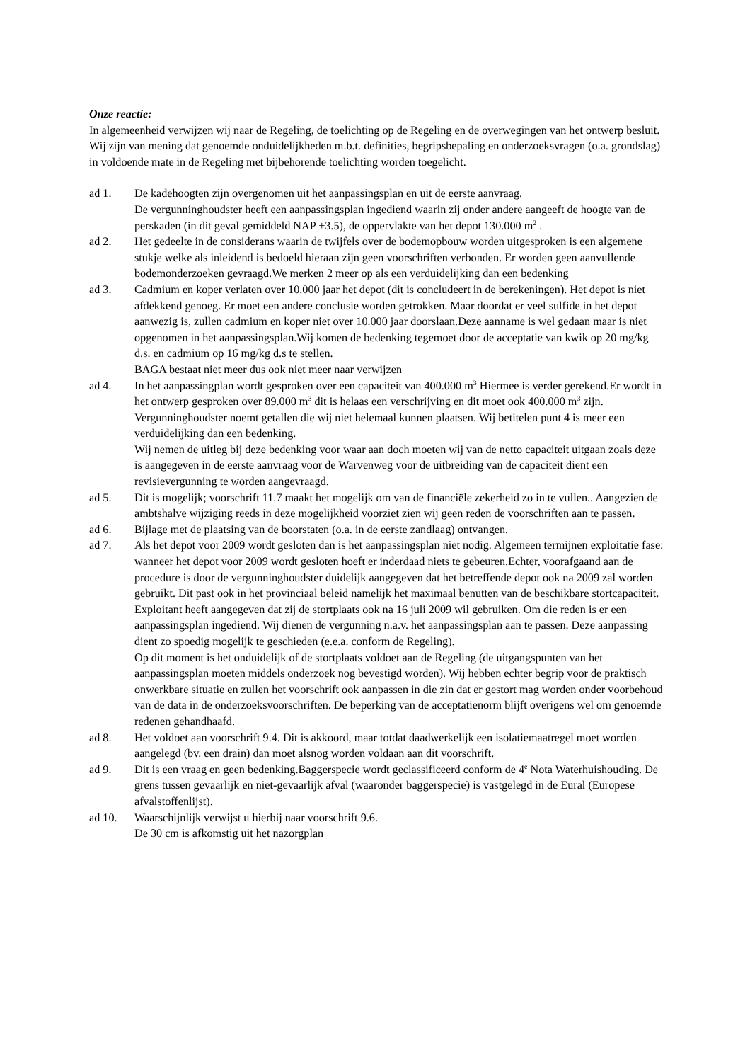Onze reactie:
In algemeenheid verwijzen wij naar de Regeling, de toelichting op de Regeling en de overwegingen van het ontwerp besluit. Wij zijn van mening dat genoemde onduidelijkheden m.b.t. definities, begripsbepaling en onderzoeksvragen (o.a. grondslag) in voldoende mate in de Regeling met bijbehorende toelichting worden toegelicht.
ad 1. De kadehoogten zijn overgenomen uit het aanpassingsplan en uit de eerste aanvraag.
De vergunninghoudster heeft een aanpassingsplan ingediend waarin zij onder andere aangeeft de hoogte van de perskaden (in dit geval gemiddeld NAP +3.5), de oppervlakte van het depot 130.000 m<sup>2</sup> .
ad 2. Het gedeelte in de considerans waarin de twijfels over de bodemopbouw worden uitgesproken is een algemene stukje welke als inleidend is bedoeld hieraan zijn geen voorschriften verbonden. Er worden geen aanvullende bodemonderzoeken gevraagd.We merken 2 meer op als een verduidelijking dan een bedenking
ad 3. Cadmium en koper verlaten over 10.000 jaar het depot (dit is concludeert in de berekeningen). Het depot is niet afdekkend genoeg. Er moet een andere conclusie worden getrokken. Maar doordat er veel sulfide in het depot aanwezig is, zullen cadmium en koper niet over 10.000 jaar doorslaan.Deze aanname is wel gedaan maar is niet opgenomen in het aanpassingsplan.Wij komen de bedenking tegemoet door de acceptatie van kwik op 20 mg/kg d.s. en cadmium op 16 mg/kg d.s te stellen.
BAGA bestaat niet meer dus ook niet meer naar verwijzen
ad 4. In het aanpassingplan wordt gesproken over een capaciteit van 400.000 m<sup>3</sup> Hiermee is verder gerekend.Er wordt in het ontwerp gesproken over 89.000 m<sup>3</sup> dit is helaas een verschrijving en dit moet ook 400.000 m<sup>3</sup> zijn. Vergunninghoudster noemt getallen die wij niet helemaal kunnen plaatsen. Wij betitelen punt 4 is meer een verduidelijking dan een bedenking.
Wij nemen de uitleg bij deze bedenking voor waar aan doch moeten wij van de netto capaciteit uitgaan zoals deze is aangegeven in de eerste aanvraag voor de Warvenweg voor de uitbreiding van de capaciteit dient een revisievergunning te worden aangevraagd.
ad 5. Dit is mogelijk; voorschrift 11.7 maakt het mogelijk om van de financiële zekerheid zo in te vullen.. Aangezien de ambtshalve wijziging reeds in deze mogelijkheid voorziet zien wij geen reden de voorschriften aan te passen.
ad 6. Bijlage met de plaatsing van de boorstaten (o.a. in de eerste zandlaag) ontvangen.
ad 7. Als het depot voor 2009 wordt gesloten dan is het aanpassingsplan niet nodig. Algemeen termijnen exploitatie fase: wanneer het depot voor 2009 wordt gesloten hoeft er inderdaad niets te gebeuren.Echter, voorafgaand aan de procedure is door de vergunninghoudster duidelijk aangegeven dat het betreffende depot ook na 2009 zal worden gebruikt. Dit past ook in het provinciaal beleid namelijk het maximaal benutten van de beschikbare stortcapaciteit. Exploitant heeft aangegeven dat zij de stortplaats ook na 16 juli 2009 wil gebruiken. Om die reden is er een aanpassingsplan ingediend. Wij dienen de vergunning n.a.v. het aanpassingsplan aan te passen. Deze aanpassing dient zo spoedig mogelijk te geschieden (e.e.a. conform de Regeling).
Op dit moment is het onduidelijk of de stortplaats voldoet aan de Regeling (de uitgangspunten van het aanpassingsplan moeten middels onderzoek nog bevestigd worden). Wij hebben echter begrip voor de praktisch onwerkbare situatie en zullen het voorschrift ook aanpassen in die zin dat er gestort mag worden onder voorbehoud van de data in de onderzoeksvoorschriften. De beperking van de acceptatienorm blijft overigens wel om genoemde redenen gehandhaafd.
ad 8. Het voldoet aan voorschrift 9.4. Dit is akkoord, maar totdat daadwerkelijk een isolatiemaatregel moet worden aangelegd (bv. een drain) dan moet alsnog worden voldaan aan dit voorschrift.
ad 9. Dit is een vraag en geen bedenking.Baggerspecie wordt geclassificeerd conform de 4<sup>e</sup> Nota Waterhuishouding. De grens tussen gevaarlijk en niet-gevaarlijk afval (waaronder baggerspecie) is vastgelegd in de Eural (Europese afvalstoffenlijst).
ad 10. Waarschijnlijk verwijst u hierbij naar voorschrift 9.6.
De 30 cm is afkomstig uit het nazorgplan